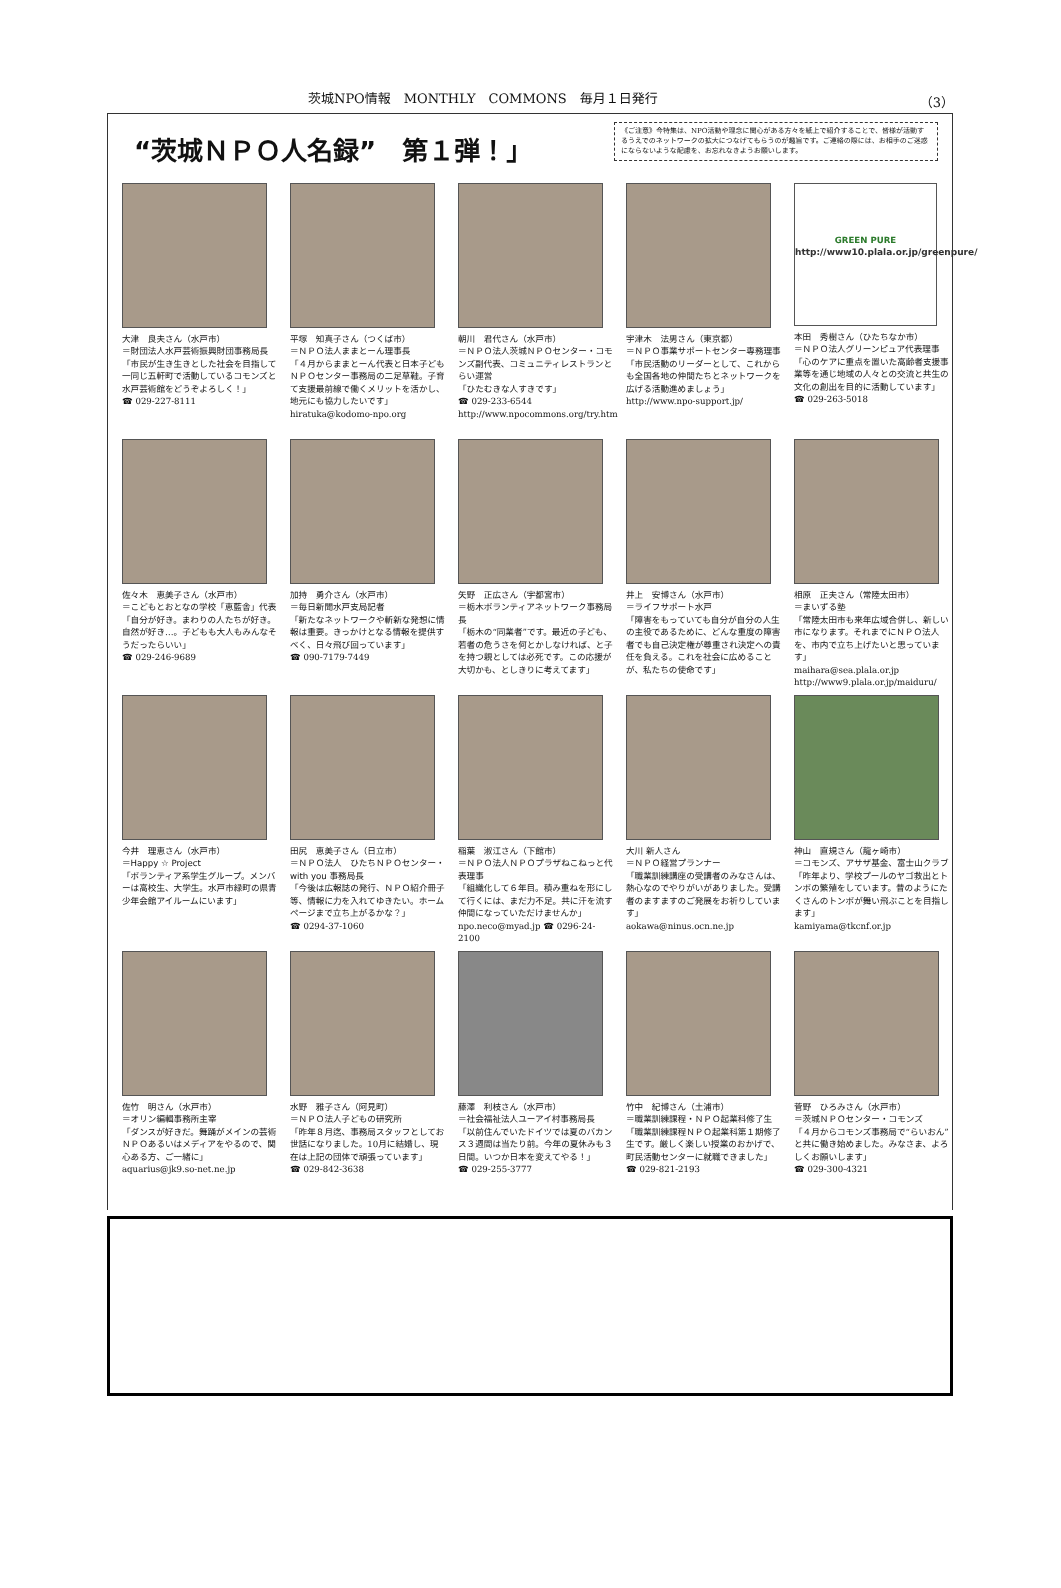茨城NPO情報　MONTHLY　COMMONS　毎月１日発行 （3）
“茨城ＮＰＯ人名録”　第１弾！」
《ご注意》今特集は、NPO活動や理念に関心がある方々を紙上で紹介することで、皆様が活動するうえでのネットワークの拡大につなげてもらうのが趣旨です。ご連絡の際には、お相手のご迷惑にならないような配慮を、お忘れなきようお願いします。
大津　良夫さん（水戸市）
＝財団法人水戸芸術振興財団事務局長
「市民が生き生きとした社会を目指して一同じ五軒町で活動しているコモンズと水戸芸術館をどうぞよろしく！」
☎ 029-227-8111
平塚　知真子さん（つくば市）
＝ＮＰＯ法人ままとーん理事長
「４月からままとーん代表と日本子どもＮＰＯセンター事務局の二足草鞋。子育て支援最前線で働くメリットを活かし、地元にも協力したいです」
hiratuka@kodomo-npo.org
朝川　君代さん（水戸市）
＝ＮＰＯ法人茨城ＮＰＯセンター・コモンズ副代表、コミュニティレストランとらい運営
「ひたむきな人すきです」
☎ 029-233-6544
http://www.npocommons.org/try.htm
宇津木　法男さん（東京都）
＝ＮＰＯ事業サポートセンター専務理事
「市民活動のリーダーとして、これからも全国各地の仲間たちとネットワークを広げる活動進めましょう」
http://www.npo-support.jp/
GREEN PURE
http://www10.plala.or.jp/greenpure/
本田　秀樹さん（ひたちなか市）
＝ＮＰＯ法人グリーンピュア代表理事
「心のケアに重点を置いた高齢者支援事業等を通じ地域の人々との交流と共生の文化の創出を目的に活動しています」
☎ 029-263-5018
佐々木　恵美子さん（水戸市）
＝こどもとおとなの学校「恵藍舎」代表
「自分が好き。まわりの人たちが好き。自然が好き…。子どもも大人もみんなそうだったらいい」
☎ 029-246-9689
加持　勇介さん（水戸市）
＝毎日新聞水戸支局記者
「新たなネットワークや斬新な発想に情報は重要。きっかけとなる情報を提供すべく、日々飛び回っています」
☎ 090-7179-7449
矢野　正広さん（宇都宮市）
＝栃木ボランティアネットワーク事務局長
「栃木の“同業者”です。最近の子ども、若者の危うさを何とかしなければ、と子を持つ親としては必死です。この応援が大切かも、としきりに考えてます」
井上　安博さん（水戸市）
＝ライフサポート水戸
「障害をもっていても自分が自分の人生の主役であるために、どんな重度の障害者でも自己決定権が尊重され決定への責任を負える。これを社会に広めることが、私たちの使命です」
相原　正夫さん（常陸太田市）
＝まいずる塾
「常陸太田市も来年広域合併し、新しい市になります。それまでにＮＰＯ法人を、市内で立ち上げたいと思っています」
maihara@sea.plala.or.jp
http://www9.plala.or.jp/maiduru/
今井　理恵さん（水戸市）
＝Happy ☆ Project
「ボランティア系学生グループ。メンバーは高校生、大学生。水戸市緑町の県青少年会館アイルームにいます」
田尻　恵美子さん（日立市）
＝ＮＰＯ法人　ひたちＮＰＯセンター・with you 事務局長
「今後は広報誌の発行、ＮＰＯ紹介冊子等、情報に力を入れてゆきたい。ホームページまで立ち上がるかな？」
☎ 0294-37-1060
稲葉　淑江さん（下館市）
＝ＮＰＯ法人ＮＰＯプラザねこねっと代表理事
「組織化して６年目。積み重ねを形にして行くには、まだ力不足。共に汗を流す仲間になっていただけませんか」
npo.neco@myad.jp ☎ 0296-24-2100
大川 新人さん
＝ＮＰＯ経営プランナー
「職業訓練講座の受講者のみなさんは、熱心なのでやりがいがありました。受講者のますますのご発展をお祈りしています」
aokawa@ninus.ocn.ne.jp
神山　直規さん（龍ヶ崎市）
＝コモンズ、アサザ基金、富士山クラブ
「昨年より、学校プールのヤゴ救出とトンボの繁殖をしています。昔のようにたくさんのトンボが舞い飛ぶことを目指します」
kamiyama@tkcnf.or.jp
佐竹　明さん（水戸市）
＝オリン編輯事務所主宰
「ダンスが好きだ。舞踊がメインの芸術ＮＰＯあるいはメディアをやるので、関心ある方、ご一緒に」
aquarius@jk9.so-net.ne.jp
水野　雅子さん（阿見町）
＝ＮＰＯ法人子どもの研究所
「昨年８月迄、事務局スタッフとしてお世話になりました。10月に結婚し、現在は上記の団体で頑張っています」
☎ 029-842-3638
藤澤　利枝さん（水戸市）
＝社会福祉法人ユーアイ村事務局長
「以前住んでいたドイツでは夏のバカンス３週間は当たり前。今年の夏休みも３日間。いつか日本を変えてやる！」
☎ 029-255-3777
竹中　紀博さん（土浦市）
＝職業訓練課程・ＮＰＯ起業科修了生
「職業訓練課程ＮＰＯ起業科第１期修了生です。厳しく楽しい授業のおかげで、町民活動センターに就職できました」
☎ 029-821-2193
菅野　ひろみさん（水戸市）
＝茨城ＮＰＯセンター・コモンズ
「４月からコモンズ事務局で“らいおん”と共に働き始めました。みなさま、よろしくお願いします」
☎ 029-300-4321